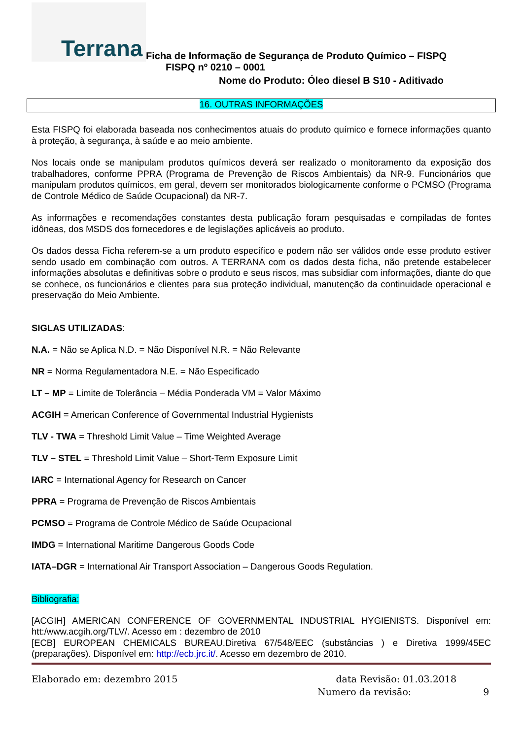Terrana
Ficha de Informação de Segurança de Produto Químico – FISPQ
FISPQ nº 0210 – 0001
Nome do Produto: Óleo diesel B S10 - Aditivado
16. OUTRAS INFORMAÇÕES
Esta FISPQ foi elaborada baseada nos conhecimentos atuais do produto químico e fornece informações quanto à proteção, à segurança, à saúde e ao meio ambiente.
Nos locais onde se manipulam produtos químicos deverá ser realizado o monitoramento da exposição dos trabalhadores, conforme PPRA (Programa de Prevenção de Riscos Ambientais) da NR-9. Funcionários que manipulam produtos químicos, em geral, devem ser monitorados biologicamente conforme o PCMSO (Programa de Controle Médico de Saúde Ocupacional) da NR-7.
As informações e recomendações constantes desta publicação foram pesquisadas e compiladas de fontes idôneas, dos MSDS dos fornecedores e de legislações aplicáveis ao produto.
Os dados dessa Ficha referem-se a um produto específico e podem não ser válidos onde esse produto estiver sendo usado em combinação com outros. A TERRANA com os dados desta ficha, não pretende estabelecer informações absolutas e definitivas sobre o produto e seus riscos, mas subsidiar com informações, diante do que se conhece, os funcionários e clientes para sua proteção individual, manutenção da continuidade operacional e preservação do Meio Ambiente.
SIGLAS UTILIZADAS:
N.A. = Não se Aplica N.D. = Não Disponível N.R. = Não Relevante
NR = Norma Regulamentadora N.E. = Não Especificado
LT – MP = Limite de Tolerância – Média Ponderada VM = Valor Máximo
ACGIH = American Conference of Governmental Industrial Hygienists
TLV - TWA = Threshold Limit Value – Time Weighted Average
TLV – STEL = Threshold Limit Value – Short-Term Exposure Limit
IARC = International Agency for Research on Cancer
PPRA = Programa de Prevenção de Riscos Ambientais
PCMSO = Programa de Controle Médico de Saúde Ocupacional
IMDG = International Maritime Dangerous Goods Code
IATA–DGR = International Air Transport Association – Dangerous Goods Regulation.
Bibliografia:
[ACGIH] AMERICAN CONFERENCE OF GOVERNMENTAL INDUSTRIAL HYGIENISTS. Disponível em: htt:/www.acgih.org/TLV/. Acesso em : dezembro de 2010
[ECB] EUROPEAN CHEMICALS BUREAU.Diretiva 67/548/EEC (substâncias ) e Diretiva 1999/45EC (preparações). Disponível em: http://ecb.jrc.it/. Acesso em dezembro de 2010.
Elaborado em: dezembro 2015 data Revisão: 01.03.2018
Numero da revisão: 9